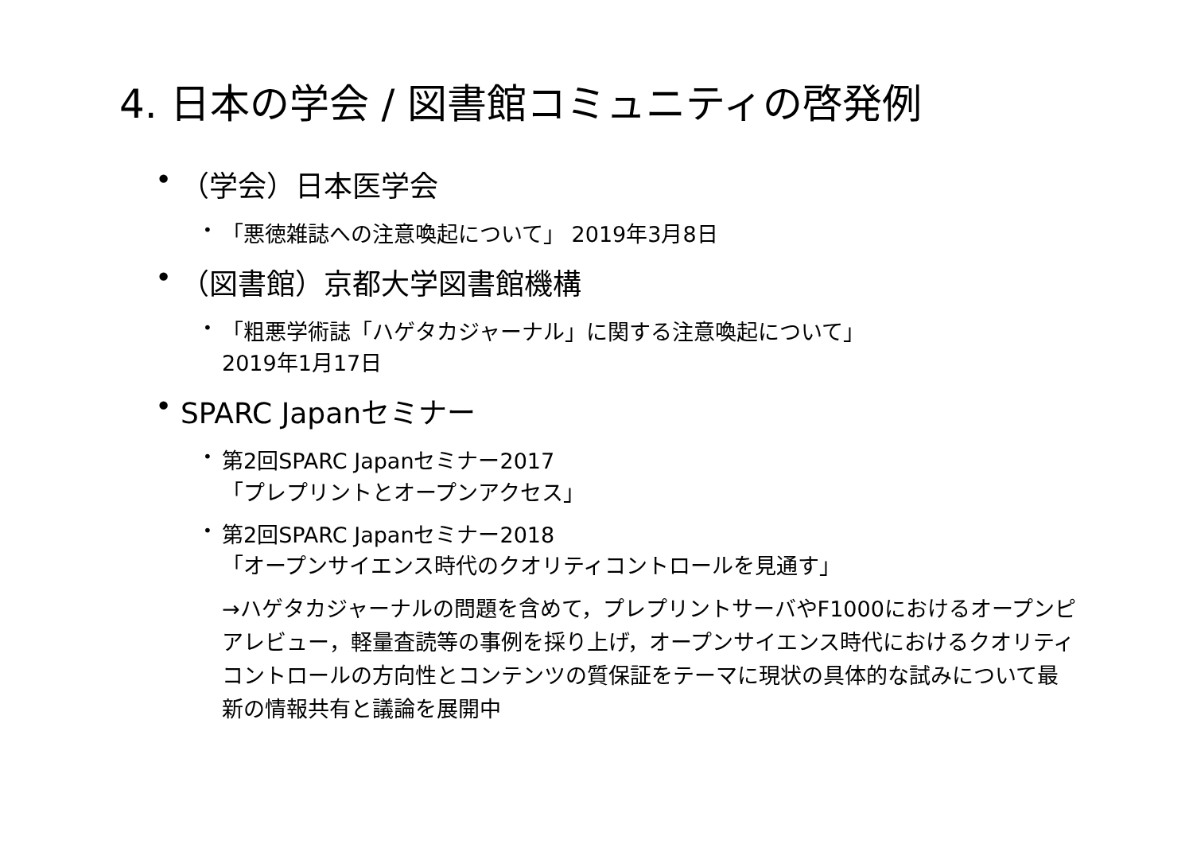4. 日本の学会 / 図書館コミュニティの啓発例
• （学会）日本医学会
• 「悪徳雑誌への注意喚起について」 2019年3月8日
• （図書館）京都大学図書館機構
• 「粗悪学術誌「ハゲタカジャーナル」に関する注意喚起について」
2019年1月17日
• SPARC Japanセミナー
• 第2回SPARC Japanセミナー2017
「プレプリントとオープンアクセス」
• 第2回SPARC Japanセミナー2018
「オープンサイエンス時代のクオリティコントロールを見通す」
→ハゲタカジャーナルの問題を含めて，プレプリントサーバやF1000におけるオープンピアレビュー，軽量査読等の事例を採り上げ，オープンサイエンス時代におけるクオリティコントロールの方向性とコンテンツの質保証をテーマに現状の具体的な試みについて最新の情報共有と議論を展開中